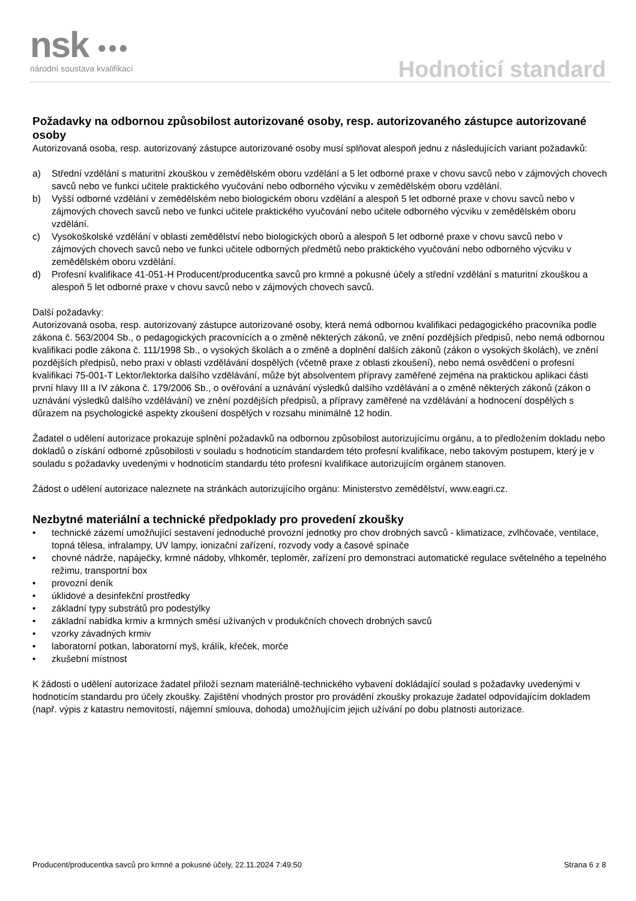nsk ●●●
národní soustava kvalifikací
Hodnoticí standard
Požadavky na odbornou způsobilost autorizované osoby, resp. autorizovaného zástupce autorizované osoby
Autorizovaná osoba, resp. autorizovaný zástupce autorizované osoby musí splňovat alespoň jednu z následujících variant požadavků:
a) Střední vzdělání s maturitní zkouškou v zemědělském oboru vzdělání a 5 let odborné praxe v chovu savců nebo v zájmových chovech savců nebo ve funkci učitele praktického vyučování nebo odborného výcviku v zemědělském oboru vzdělání.
b) Vyšší odborné vzdělání v zemědělském nebo biologickém oboru vzdělání a alespoň 5 let odborné praxe v chovu savců nebo v zájmových chovech savců nebo ve funkci učitele praktického vyučování nebo učitele odborného výcviku v zemědělském oboru vzdělání.
c) Vysokoškolské vzdělání v oblasti zemědělství nebo biologických oborů a alespoň 5 let odborné praxe v chovu savců nebo v zájmových chovech savců nebo ve funkci učitele odborných předmětů nebo praktického vyučování nebo odborného výcviku v zemědělském oboru vzdělání.
d) Profesní kvalifikace 41-051-H Producent/producentka savců pro krmné a pokusné účely a střední vzdělání s maturitní zkouškou a alespoň 5 let odborné praxe v chovu savců nebo v zájmových chovech savců.
Další požadavky:
Autorizovaná osoba, resp. autorizovaný zástupce autorizované osoby, která nemá odbornou kvalifikaci pedagogického pracovníka podle zákona č. 563/2004 Sb., o pedagogických pracovnících a o změně některých zákonů, ve znění pozdějších předpisů, nebo nemá odbornou kvalifikaci podle zákona č. 111/1998 Sb., o vysokých školách a o změně a doplnění dalších zákonů (zákon o vysokých školách), ve znění pozdějších předpisů, nebo praxi v oblasti vzdělávání dospělých (včetně praxe z oblasti zkoušení), nebo nemá osvědčení o profesní kvalifikaci 75-001-T Lektor/lektorka dalšího vzdělávání, může být absolventem přípravy zaměřené zejména na praktickou aplikaci části první hlavy III a IV zákona č. 179/2006 Sb., o ověřování a uznávání výsledků dalšího vzdělávání a o změně některých zákonů (zákon o uznávání výsledků dalšího vzdělávání) ve znění pozdějších předpisů, a přípravy zaměřené na vzdělávání a hodnocení dospělých s důrazem na psychologické aspekty zkoušení dospělých v rozsahu minimálně 12 hodin.
Žadatel o udělení autorizace prokazuje splnění požadavků na odbornou způsobilost autorizujícímu orgánu, a to předložením dokladu nebo dokladů o získání odborné způsobilosti v souladu s hodnoticím standardem této profesní kvalifikace, nebo takovým postupem, který je v souladu s požadavky uvedenými v hodnoticím standardu této profesní kvalifikace autorizujícím orgánem stanoven.
Žádost o udělení autorizace naleznete na stránkách autorizujícího orgánu: Ministerstvo zemědělství, www.eagri.cz.
Nezbytné materiální a technické předpoklady pro provedení zkoušky
• technické zázemí umožňující sestavení jednoduché provozní jednotky pro chov drobných savců - klimatizace, zvlhčovače, ventilace, topná tělesa, infralampy, UV lampy, ionizační zařízení, rozvody vody a časové spínače
• chovné nádrže, napáječky, krmné nádoby, vlhkoměr, teploměr, zařízení pro demonstraci automatické regulace světelného a tepelného režimu, transportní box
• provozní deník
• úklidové a desinfekční prostředky
• základní typy substrátů pro podestýlky
• základní nabídka krmiv a krmných směsí užívaných v produkčních chovech drobných savců
• vzorky závadných krmiv
• laboratorní potkan, laboratorní myš, králík, křeček, morče
• zkušební místnost
K žádosti o udělení autorizace žadatel přiloží seznam materiálně-technického vybavení dokládající soulad s požadavky uvedenými v hodnoticím standardu pro účely zkoušky. Zajištění vhodných prostor pro provádění zkoušky prokazuje žadatel odpovídajícím dokladem (např. výpis z katastru nemovitostí, nájemní smlouva, dohoda) umožňujícím jejich užívání po dobu platnosti autorizace.
Producent/producentka savců pro krmné a pokusné účely, 22.11.2024 7:49:50 Strana 6 z 8